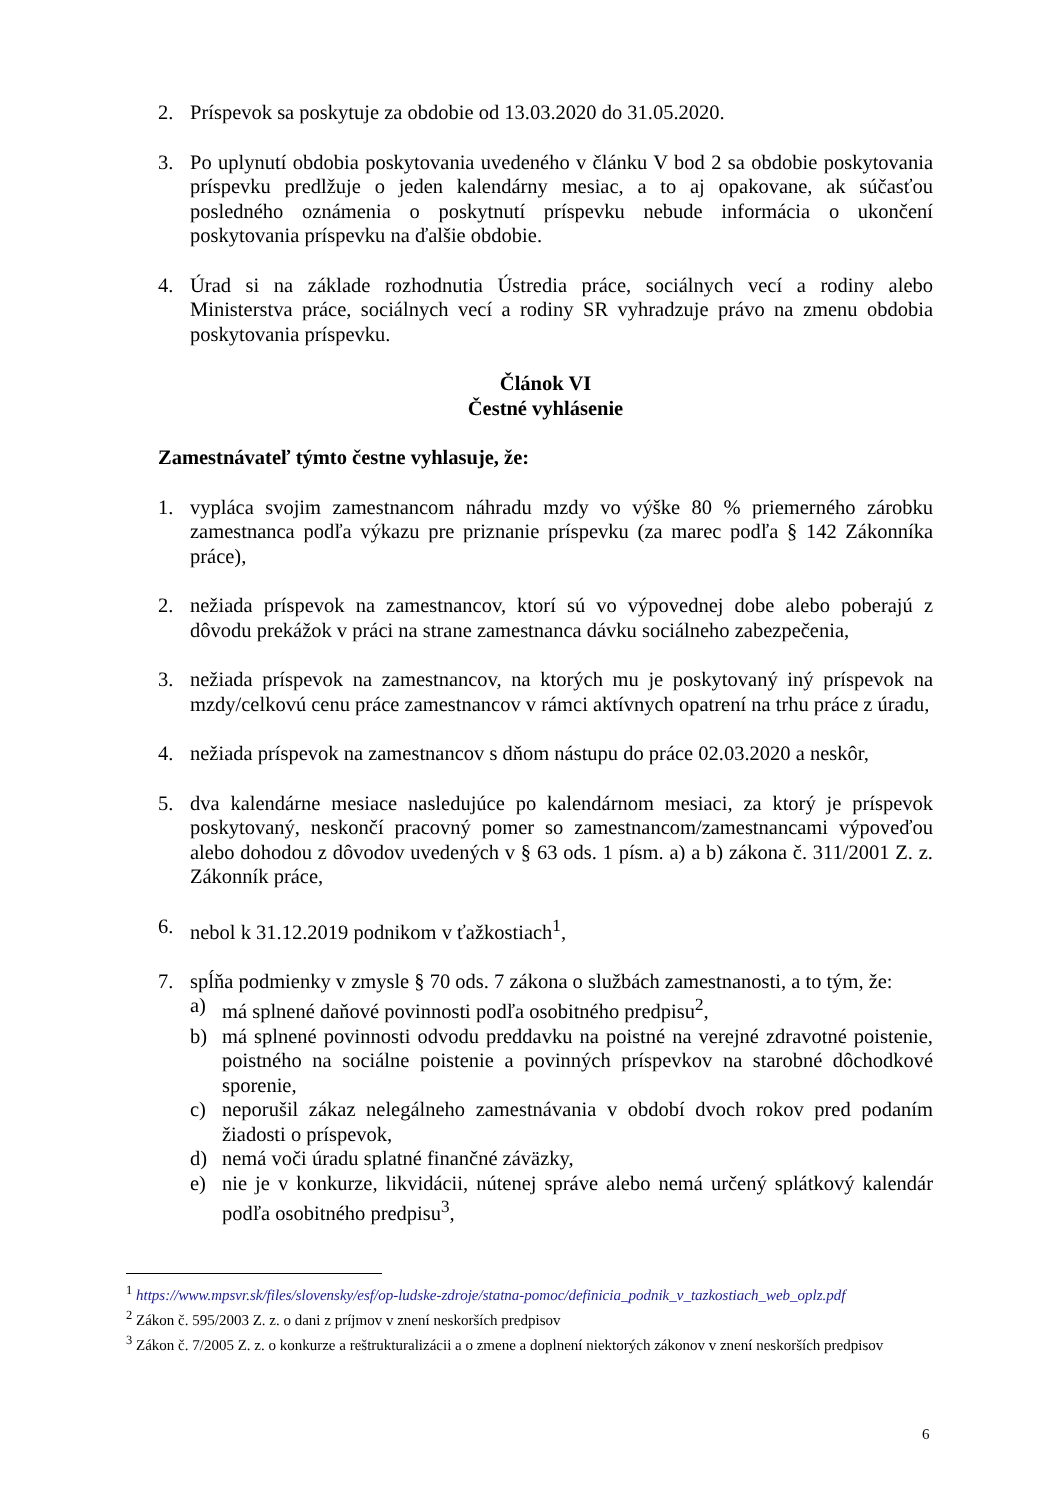2. Príspevok sa poskytuje za obdobie od 13.03.2020 do 31.05.2020.
3. Po uplynutí obdobia poskytovania uvedeného v článku V bod 2 sa obdobie poskytovania príspevku predlžuje o jeden kalendárny mesiac, a to aj opakovane, ak súčasťou posledného oznámenia o poskytnutí príspevku nebude informácia o ukončení poskytovania príspevku na ďalšie obdobie.
4. Úrad si na základe rozhodnutia Ústredia práce, sociálnych vecí a rodiny alebo Ministerstva práce, sociálnych vecí a rodiny SR vyhradzuje právo na zmenu obdobia poskytovania príspevku.
Článok VI
Čestné vyhlásenie
Zamestnávateľ týmto čestne vyhlasuje, že:
1. vypláca svojim zamestnancom náhradu mzdy vo výške 80 % priemerného zárobku zamestnanca podľa výkazu pre priznanie príspevku (za marec podľa § 142 Zákonníka práce),
2. nežiada príspevok na zamestnancov, ktorí sú vo výpovednej dobe alebo poberajú z dôvodu prekážok v práci na strane zamestnanca dávku sociálneho zabezpečenia,
3. nežiada príspevok na zamestnancov, na ktorých mu je poskytovaný iný príspevok na mzdy/celkovú cenu práce zamestnancov v rámci aktívnych opatrení na trhu práce z úradu,
4. nežiada príspevok na zamestnancov s dňom nástupu do práce 02.03.2020 a neskôr,
5. dva kalendárne mesiace nasledujúce po kalendárnom mesiaci, za ktorý je príspevok poskytovaný, neskončí pracovný pomer so zamestnancom/zamestnancami výpoveďou alebo dohodou z dôvodov uvedených v § 63 ods. 1 písm. a) a b) zákona č. 311/2001 Z. z. Zákonník práce,
6. nebol k 31.12.2019 podnikom v ťažkostiach<sup>1</sup>,
7. spĺňa podmienky v zmysle § 70 ods. 7 zákona o službách zamestnanosti, a to tým, že:
a) má splnené daňové povinnosti podľa osobitného predpisu<sup>2</sup>,
b) má splnené povinnosti odvodu preddavku na poistné na verejné zdravotné poistenie, poistného na sociálne poistenie a povinných príspevkov na starobné dôchodkové sporenie,
c) neporušil zákaz nelegálneho zamestnávania v období dvoch rokov pred podaním žiadosti o príspevok,
d) nemá voči úradu splatné finančné záväzky,
e) nie je v konkurze, likvidácii, nútenej správe alebo nemá určený splátkový kalendár podľa osobitného predpisu<sup>3</sup>,
<sup>1</sup> https://www.mpsvr.sk/files/slovensky/esf/op-ludske-zdroje/statna-pomoc/definicia_podnik_v_tazkostiach_web_oplz.pdf
<sup>2</sup> Zákon č. 595/2003 Z. z. o dani z príjmov v znení neskorších predpisov
<sup>3</sup> Zákon č. 7/2005 Z. z. o konkurze a reštrukturalizácii a o zmene a doplnení niektorých zákonov v znení neskorších predpisov
6